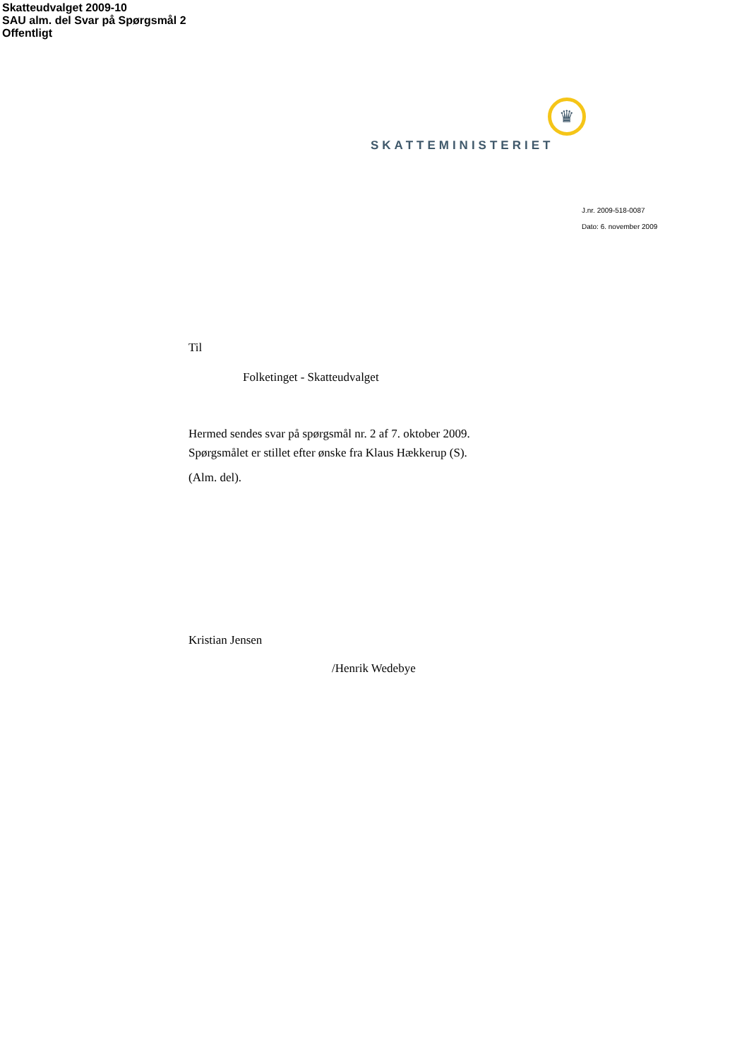Skatteudvalget 2009-10
SAU alm. del Svar på Spørgsmål 2
Offentligt
♛
SKATTEMINISTERIET
J.nr. 2009-518-0087
Dato: 6. november 2009
Til
Folketinget - Skatteudvalget
Hermed sendes svar på spørgsmål nr. 2 af 7. oktober 2009.
Spørgsmålet er stillet efter ønske fra Klaus Hækkerup (S).
(Alm. del).
Kristian Jensen
/Henrik Wedebye